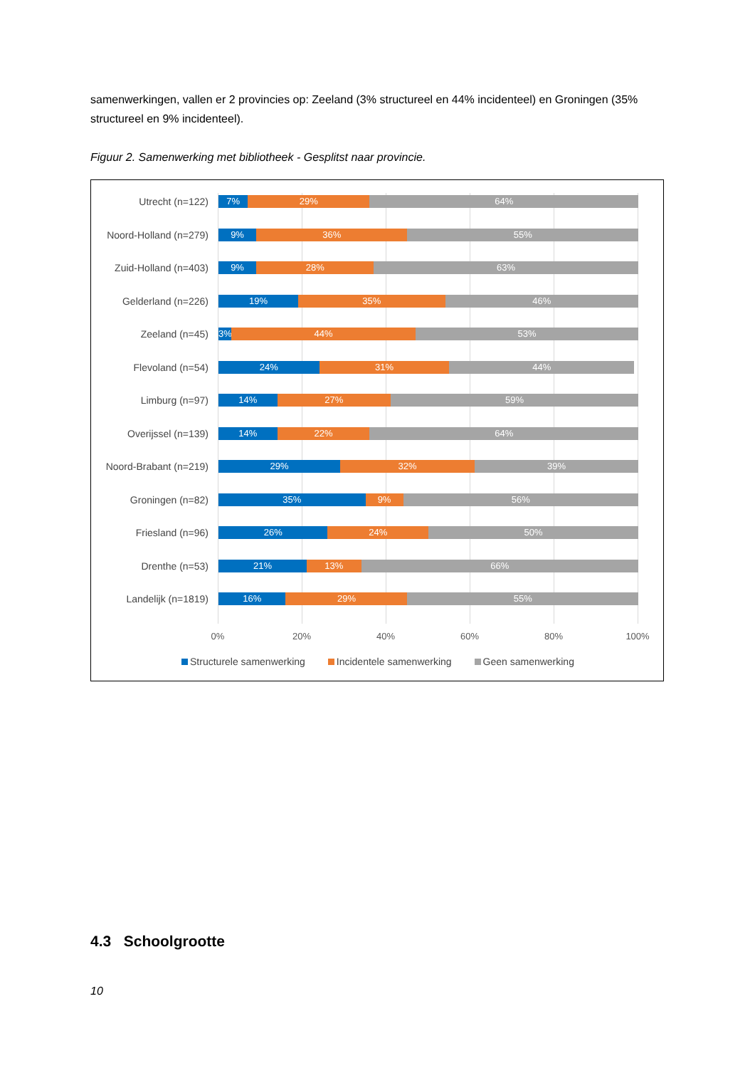samenwerkingen, vallen er 2 provincies op: Zeeland (3% structureel en 44% incidenteel) en Groningen (35% structureel en 9% incidenteel).
Figuur 2. Samenwerking met bibliotheek - Gesplitst naar provincie.
Utrecht (n=122)
7% 29% 64%
Noord-Holland (n=279)
9% 36% 55%
Zuid-Holland (n=403)
9% 28% 63%
Gelderland (n=226)
19% 35% 46%
Zeeland (n=45)
3% 44% 53%
Flevoland (n=54)
24% 31% 44%
Limburg (n=97)
14% 27% 59%
Overijssel (n=139)
14% 22% 64%
Noord-Brabant (n=219)
29% 32% 39%
Groningen (n=82)
35% 9% 56%
Friesland (n=96)
26% 24% 50%
Drenthe (n=53)
21% 13% 66%
Landelijk (n=1819)
16% 29% 55%
0% 20% 40% 60% 80% 100%
Structurele samenwerking Incidentele samenwerking Geen samenwerking
4.3 Schoolgrootte
10